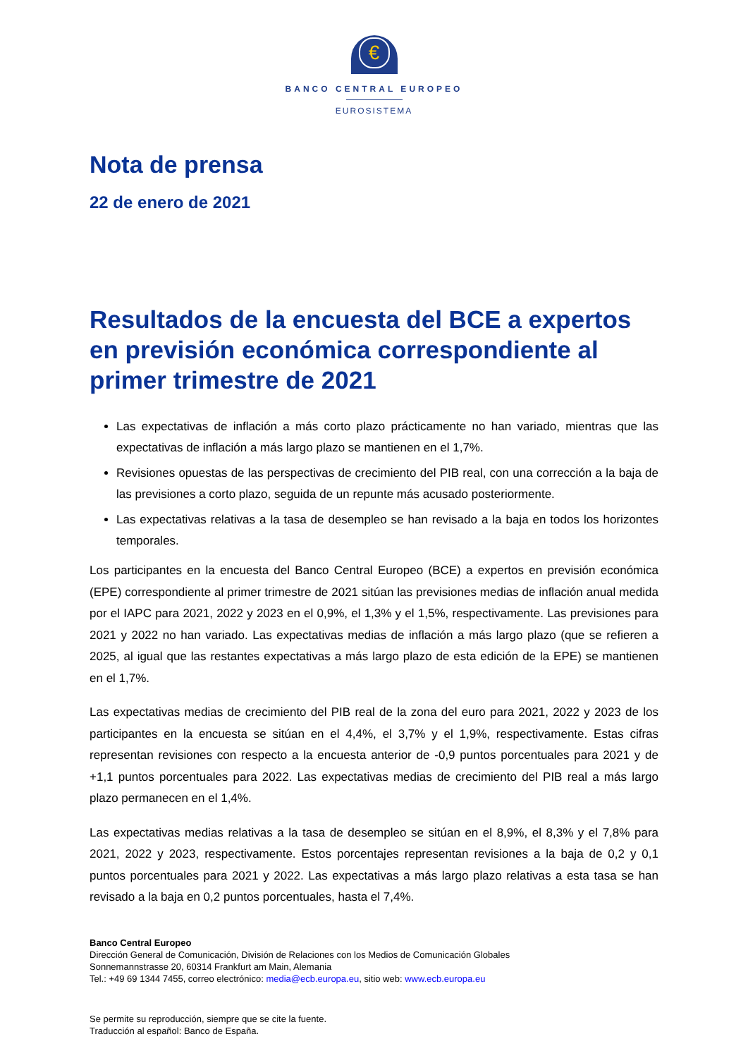€
BANCO CENTRAL EUROPEO
EUROSISTEMA
Nota de prensa
22 de enero de 2021
Resultados de la encuesta del BCE a expertos en previsión económica correspondiente al primer trimestre de 2021
Las expectativas de inflación a más corto plazo prácticamente no han variado, mientras que las expectativas de inflación a más largo plazo se mantienen en el 1,7%.
Revisiones opuestas de las perspectivas de crecimiento del PIB real, con una corrección a la baja de las previsiones a corto plazo, seguida de un repunte más acusado posteriormente.
Las expectativas relativas a la tasa de desempleo se han revisado a la baja en todos los horizontes temporales.
Los participantes en la encuesta del Banco Central Europeo (BCE) a expertos en previsión económica (EPE) correspondiente al primer trimestre de 2021 sitúan las previsiones medias de inflación anual medida por el IAPC para 2021, 2022 y 2023 en el 0,9%, el 1,3% y el 1,5%, respectivamente. Las previsiones para 2021 y 2022 no han variado. Las expectativas medias de inflación a más largo plazo (que se refieren a 2025, al igual que las restantes expectativas a más largo plazo de esta edición de la EPE) se mantienen en el 1,7%.
Las expectativas medias de crecimiento del PIB real de la zona del euro para 2021, 2022 y 2023 de los participantes en la encuesta se sitúan en el 4,4%, el 3,7% y el 1,9%, respectivamente. Estas cifras representan revisiones con respecto a la encuesta anterior de -0,9 puntos porcentuales para 2021 y de +1,1 puntos porcentuales para 2022. Las expectativas medias de crecimiento del PIB real a más largo plazo permanecen en el 1,4%.
Las expectativas medias relativas a la tasa de desempleo se sitúan en el 8,9%, el 8,3% y el 7,8% para 2021, 2022 y 2023, respectivamente. Estos porcentajes representan revisiones a la baja de 0,2 y 0,1 puntos porcentuales para 2021 y 2022. Las expectativas a más largo plazo relativas a esta tasa se han revisado a la baja en 0,2 puntos porcentuales, hasta el 7,4%.
Banco Central Europeo
Dirección General de Comunicación, División de Relaciones con los Medios de Comunicación Globales
Sonnemannstrasse 20, 60314 Frankfurt am Main, Alemania
Tel.: +49 69 1344 7455, correo electrónico: media@ecb.europa.eu, sitio web: www.ecb.europa.eu
Se permite su reproducción, siempre que se cite la fuente.
Traducción al español: Banco de España.